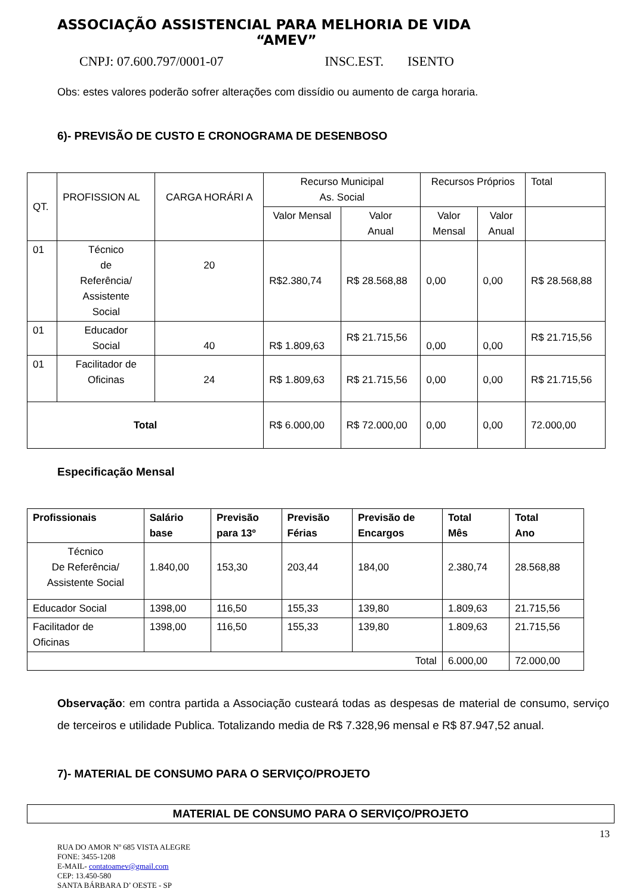ASSOCIAÇÃO ASSISTENCIAL PARA MELHORIA DE VIDA
“AMEV”
CNPJ: 07.600.797/0001-07 INSC.EST. ISENTO
Obs: estes valores poderão sofrer alterações com dissídio ou aumento de carga horaria.
6)- PREVISÃO DE CUSTO E CRONOGRAMA DE DESENBOSO
| QT. | PROFISSION AL | CARGA HORÁRI A | Recurso Municipal As. Social | | Recursos Próprios | | Total |
| | | | Valor Mensal | Valor Anual | Valor Mensal | Valor Anual | |
| 01 | Técnico de Referência/ Assistente Social | 20 | R$2.380,74 | R$ 28.568,88 | 0,00 | 0,00 | R$ 28.568,88 |
| 01 | Educador Social | 40 | R$ 1.809,63 | R$ 21.715,56 | 0,00 | 0,00 | R$ 21.715,56 |
| 01 | Facilitador de Oficinas | 24 | R$ 1.809,63 | R$ 21.715,56 | 0,00 | 0,00 | R$ 21.715,56 |
| Total | | | R$ 6.000,00 | R$ 72.000,00 | 0,00 | 0,00 | 72.000,00 |
Especificação Mensal
| Profissionais | Salário base | Previsão para 13º | Previsão Férias | Previsão de Encargos | Total Mês | Total Ano |
| --- | --- | --- | --- | --- | --- | --- |
| Técnico De Referência/ Assistente Social | 1.840,00 | 153,30 | 203,44 | 184,00 | 2.380,74 | 28.568,88 |
| Educador Social | 1398,00 | 116,50 | 155,33 | 139,80 | 1.809,63 | 21.715,56 |
| Facilitador de Oficinas | 1398,00 | 116,50 | 155,33 | 139,80 | 1.809,63 | 21.715,56 |
| Total | | | | | 6.000,00 | 72.000,00 |
Observação: em contra partida a Associação custeará todas as despesas de material de consumo, serviço de terceiros e utilidade Publica. Totalizando media de R$ 7.328,96 mensal e R$ 87.947,52 anual.
7)- MATERIAL DE CONSUMO PARA O SERVIÇO/PROJETO
| MATERIAL DE CONSUMO PARA O SERVIÇO/PROJETO |
| --- |
13
RUA DO AMOR Nº 685 VISTA ALEGRE
FONE: 3455-1208
E-MAIL- contatoamev@gmail.com
CEP: 13.450-580
SANTA BÁRBARA D’ OESTE - SP